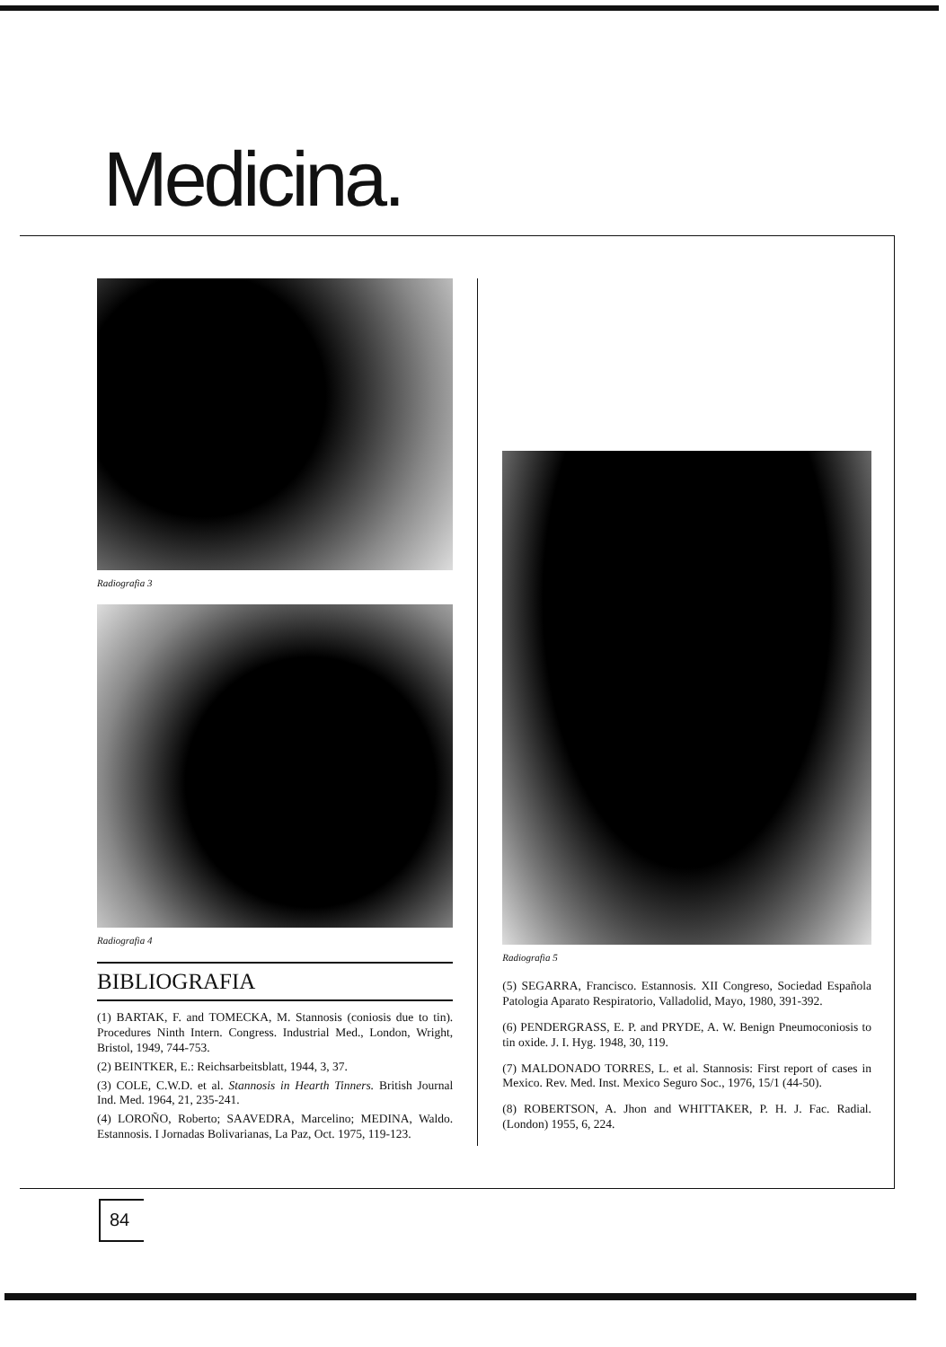Medicina.
Radiografia 3
Radiografia 4
BIBLIOGRAFIA
(1) BARTAK, F. and TOMECKA, M. Stannosis (coniosis due to tin). Procedures Ninth Intern. Congress. Industrial Med., London, Wright, Bristol, 1949, 744-753.
(2) BEINTKER, E.: Reichsarbeitsblatt, 1944, 3, 37.
(3) COLE, C.W.D. et al. Stannosis in Hearth Tinners. British Journal Ind. Med. 1964, 21, 235-241.
(4) LOROÑO, Roberto; SAAVEDRA, Marcelino; MEDINA, Waldo. Estannosis. I Jornadas Bolivarianas, La Paz, Oct. 1975, 119-123.
Radiografia 5
(5) SEGARRA, Francisco. Estannosis. XII Congreso, Sociedad Española Patologia Aparato Respiratorio, Valladolid, Mayo, 1980, 391-392.
(6) PENDERGRASS, E. P. and PRYDE, A. W. Benign Pneumoconiosis to tin oxide. J. I. Hyg. 1948, 30, 119.
(7) MALDONADO TORRES, L. et al. Stannosis: First report of cases in Mexico. Rev. Med. Inst. Mexico Seguro Soc., 1976, 15/1 (44-50).
(8) ROBERTSON, A. Jhon and WHITTAKER, P. H. J. Fac. Radial. (London) 1955, 6, 224.
84